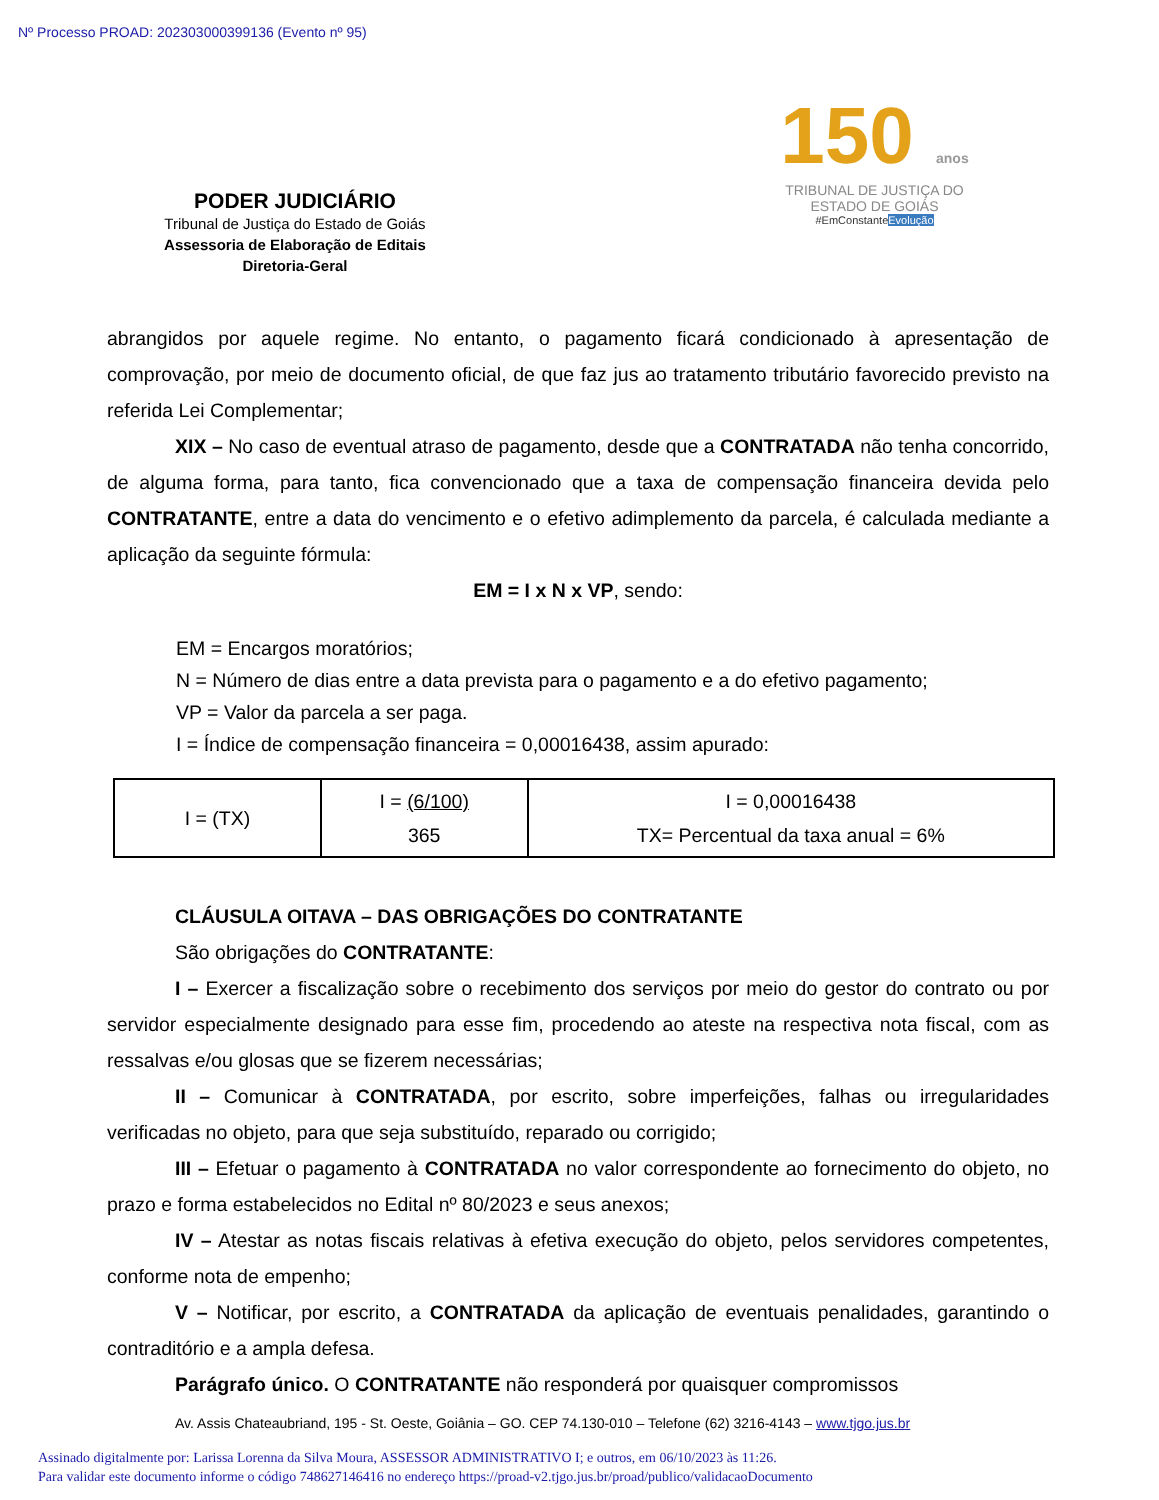Nº Processo PROAD: 202303000399136 (Evento nº 95)
PODER JUDICIÁRIO
Tribunal de Justiça do Estado de Goiás
Assessoria de Elaboração de Editais
Diretoria-Geral
150 anos
TRIBUNAL DE JUSTIÇA DO
ESTADO DE GOIÁS
#EmConstanteEvolução
abrangidos por aquele regime. No entanto, o pagamento ficará condicionado à apresentação de comprovação, por meio de documento oficial, de que faz jus ao tratamento tributário favorecido previsto na referida Lei Complementar;
XIX – No caso de eventual atraso de pagamento, desde que a CONTRATADA não tenha concorrido, de alguma forma, para tanto, fica convencionado que a taxa de compensação financeira devida pelo CONTRATANTE, entre a data do vencimento e o efetivo adimplemento da parcela, é calculada mediante a aplicação da seguinte fórmula:
EM = I x N x VP, sendo:
EM = Encargos moratórios;
N = Número de dias entre a data prevista para o pagamento e a do efetivo pagamento;
VP = Valor da parcela a ser paga.
I = Índice de compensação financeira = 0,00016438, assim apurado:
| I = (TX) | I = (6/100) 365 | I = 0,00016438 TX= Percentual da taxa anual = 6% |
CLÁUSULA OITAVA – DAS OBRIGAÇÕES DO CONTRATANTE
São obrigações do CONTRATANTE:
I – Exercer a fiscalização sobre o recebimento dos serviços por meio do gestor do contrato ou por servidor especialmente designado para esse fim, procedendo ao ateste na respectiva nota fiscal, com as ressalvas e/ou glosas que se fizerem necessárias;
II – Comunicar à CONTRATADA, por escrito, sobre imperfeições, falhas ou irregularidades verificadas no objeto, para que seja substituído, reparado ou corrigido;
III – Efetuar o pagamento à CONTRATADA no valor correspondente ao fornecimento do objeto, no prazo e forma estabelecidos no Edital nº 80/2023 e seus anexos;
IV – Atestar as notas fiscais relativas à efetiva execução do objeto, pelos servidores competentes, conforme nota de empenho;
V – Notificar, por escrito, a CONTRATADA da aplicação de eventuais penalidades, garantindo o contraditório e a ampla defesa.
Parágrafo único. O CONTRATANTE não responderá por quaisquer compromissos
Av. Assis Chateaubriand, 195 - St. Oeste, Goiânia – GO. CEP 74.130-010 – Telefone (62) 3216-4143 – www.tjgo.jus.br
Assinado digitalmente por: Larissa Lorenna da Silva Moura, ASSESSOR ADMINISTRATIVO I; e outros, em 06/10/2023 às 11:26.
Para validar este documento informe o código 748627146416 no endereço https://proad-v2.tjgo.jus.br/proad/publico/validacaoDocumento